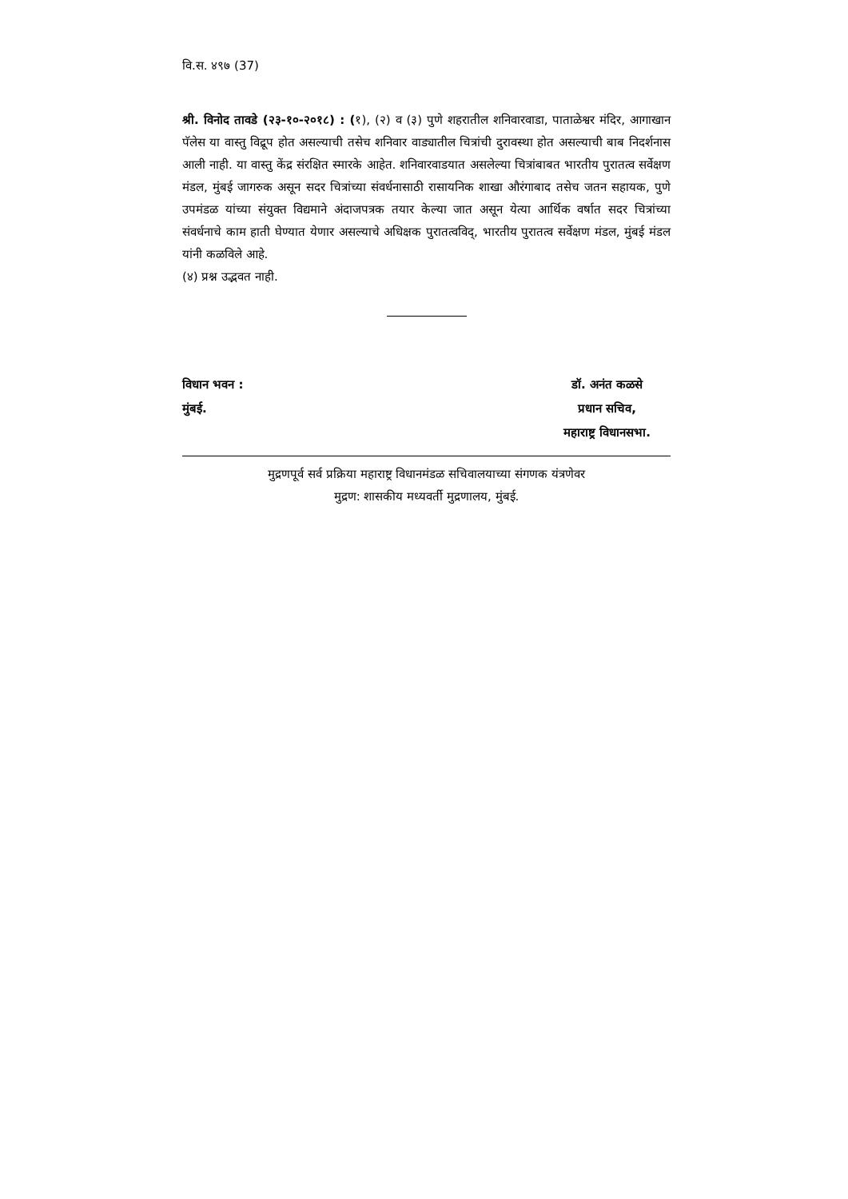वि.स. ४९७ (37)
श्री. विनोद तावडे (२३-१०-२०१८) : (१), (२) व (३) पुणे शहरातील शनिवारवाडा, पाताळेश्वर मंदिर, आगाखान पॅलेस या वास्तु विद्रूप होत असल्याची तसेच शनिवार वाड्यातील चित्रांची दुरावस्था होत असल्याची बाब निदर्शनास आली नाही. या वास्तु केंद्र संरक्षित स्मारके आहेत. शनिवारवाडयात असलेल्या चित्रांबाबत भारतीय पुरातत्व सर्वेक्षण मंडल, मुंबई जागरुक असून सदर चित्रांच्या संवर्धनासाठी रासायनिक शाखा औरंगाबाद तसेच जतन सहायक, पुणे उपमंडळ यांच्या संयुक्त विद्यमाने अंदाजपत्रक तयार केल्या जात असून येत्या आर्थिक वर्षात सदर चित्रांच्या संवर्धनाचे काम हाती घेण्यात येणार असल्याचे अधिक्षक पुरातत्वविद्, भारतीय पुरातत्व सर्वेक्षण मंडल, मुंबई मंडल यांनी कळविले आहे.
(४) प्रश्न उद्भवत नाही.
विधान भवन :
मुंबई.
डॉ. अनंत कळसे
प्रधान सचिव,
महाराष्ट्र विधानसभा.
मुद्रणपूर्व सर्व प्रक्रिया महाराष्ट्र विधानमंडळ सचिवालयाच्या संगणक यंत्रणेवर
मुद्रण: शासकीय मध्यवर्ती मुद्रणालय, मुंबई.